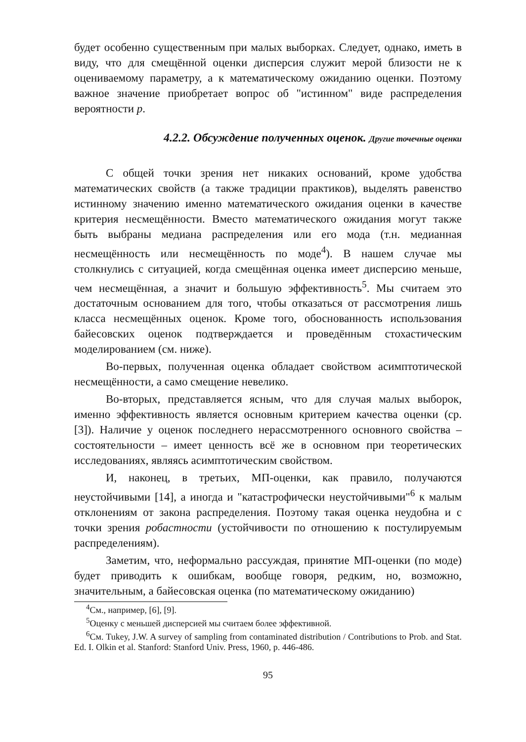будет особенно существенным при малых выборках. Следует, однако, иметь в виду, что для смещённой оценки дисперсия служит мерой близости не к оцениваемому параметру, а к математическому ожиданию оценки. Поэтому важное значение приобретает вопрос об "истинном" виде распределения вероятности p.
4.2.2. Обсуждение полученных оценок. Другие точечные оценки
С общей точки зрения нет никаких оснований, кроме удобства математических свойств (а также традиции практиков), выделять равенство истинному значению именно математического ожидания оценки в качестве критерия несмещённости. Вместо математического ожидания могут также быть выбраны медиана распределения или его мода (т.н. медианная несмещённость или несмещённость по моде<sup>4</sup>). В нашем случае мы столкнулись с ситуацией, когда смещённая оценка имеет дисперсию меньше, чем несмещённая, а значит и большую эффективность<sup>5</sup>. Мы считаем это достаточным основанием для того, чтобы отказаться от рассмотрения лишь класса несмещённых оценок. Кроме того, обоснованность использования байесовских оценок подтверждается и проведённым стохастическим моделированием (см. ниже).
Во-первых, полученная оценка обладает свойством асимптотической несмещённости, а само смещение невелико.
Во-вторых, представляется ясным, что для случая малых выборок, именно эффективность является основным критерием качества оценки (ср. [3]). Наличие у оценок последнего нерассмотренного основного свойства – состоятельности – имеет ценность всё же в основном при теоретических исследованиях, являясь асимптотическим свойством.
И, наконец, в третьих, МП-оценки, как правило, получаются неустойчивыми [14], а иногда и "катастрофически неустойчивыми"<sup>6</sup> к малым отклонениям от закона распределения. Поэтому такая оценка неудобна и с точки зрения робастности (устойчивости по отношению к постулируемым распределениям).
Заметим, что, неформально рассуждая, принятие МП-оценки (по моде) будет приводить к ошибкам, вообще говоря, редким, но, возможно, значительным, а байесовская оценка (по математическому ожиданию)
<sup>4</sup> См., например, [6], [9].
<sup>5</sup> Оценку с меньшей дисперсией мы считаем более эффективной.
<sup>6</sup> См. Tukey, J.W. A survey of sampling from contaminated distribution / Contributions to Prob. and Stat. Ed. I. Olkin et al. Stanford: Stanford Univ. Press, 1960, p. 446-486.
95